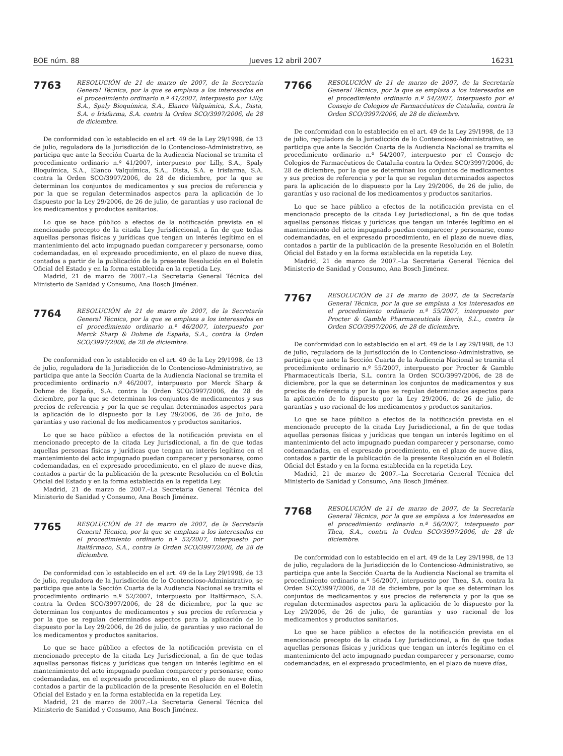BOE núm. 88 Jueves 12 abril 2007 16231
7763
RESOLUCIÓN de 21 de marzo de 2007, de la Secretaría General Técnica, por la que se emplaza a los interesados en el procedimiento ordinario n.º 41/2007, interpuesto por Lilly, S.A., Spaly Bioquímica, S.A., Elanco Valquímica, S.A., Dista, S.A. e Irisfarma, S.A. contra la Orden SCO/3997/2006, de 28 de diciembre.
De conformidad con lo establecido en el art. 49 de la Ley 29/1998, de 13 de julio, reguladora de la Jurisdicción de lo Contencioso-Administrativo, se participa que ante la Sección Cuarta de la Audiencia Nacional se tramita el procedimiento ordinario n.º 41/2007, interpuesto por Lilly, S.A., Spaly Bioquímica, S.A., Elanco Valquímica, S.A., Dista, S.A. e Irisfarma, S.A. contra la Orden SCO/3997/2006, de 28 de diciembre, por la que se determinan los conjuntos de medicamentos y sus precios de referencia y por la que se regulan determinados aspectos para la aplicación de lo dispuesto por la Ley 29/2006, de 26 de julio, de garantías y uso racional de los medicamentos y productos sanitarios.
Lo que se hace público a efectos de la notificación prevista en el mencionado precepto de la citada Ley Jurisdiccional, a fin de que todas aquellas personas físicas y jurídicas que tengan un interés legítimo en el mantenimiento del acto impugnado puedan comparecer y personarse, como codemandadas, en el expresado procedimiento, en el plazo de nueve días, contados a partir de la publicación de la presente Resolución en el Boletín Oficial del Estado y en la forma establecida en la repetida Ley.
Madrid, 21 de marzo de 2007.–La Secretaria General Técnica del Ministerio de Sanidad y Consumo, Ana Bosch Jiménez.
7764
RESOLUCIÓN de 21 de marzo de 2007, de la Secretaría General Técnica, por la que se emplaza a los interesados en el procedimiento ordinario n.º 46/2007, interpuesto por Merck Sharp & Dohme de España, S.A., contra la Orden SCO/3997/2006, de 28 de diciembre.
De conformidad con lo establecido en el art. 49 de la Ley 29/1998, de 13 de julio, reguladora de la Jurisdicción de lo Contencioso-Administrativo, se participa que ante la Sección Cuarta de la Audiencia Nacional se tramita el procedimiento ordinario n.º 46/2007, interpuesto por Merck Sharp & Dohme de España, S.A. contra la Orden SCO/3997/2006, de 28 de diciembre, por la que se determinan los conjuntos de medicamentos y sus precios de referencia y por la que se regulan determinados aspectos para la aplicación de lo dispuesto por la Ley 29/2006, de 26 de julio, de garantías y uso racional de los medicamentos y productos sanitarios.
Lo que se hace público a efectos de la notificación prevista en el mencionado precepto de la citada Ley Jurisdiccional, a fin de que todas aquellas personas físicas y jurídicas que tengan un interés legítimo en el mantenimiento del acto impugnado puedan comparecer y personarse, como codemandadas, en el expresado procedimiento, en el plazo de nueve días, contados a partir de la publicación de la presente Resolución en el Boletín Oficial del Estado y en la forma establecida en la repetida Ley.
Madrid, 21 de marzo de 2007.–La Secretaria General Técnica del Ministerio de Sanidad y Consumo, Ana Bosch Jiménez.
7765
RESOLUCIÓN de 21 de marzo de 2007, de la Secretaría General Técnica, por la que se emplaza a los interesados en el procedimiento ordinario n.º 52/2007, interpuesto por Italfármaco, S.A., contra la Orden SCO/3997/2006, de 28 de diciembre.
De conformidad con lo establecido en el art. 49 de la Ley 29/1998, de 13 de julio, reguladora de la Jurisdicción de lo Contencioso-Administrativo, se participa que ante la Sección Cuarta de la Audiencia Nacional se tramita el procedimiento ordinario n.º 52/2007, interpuesto por Italfármaco, S.A. contra la Orden SCO/3997/2006, de 28 de diciembre, por la que se determinan los conjuntos de medicamentos y sus precios de referencia y por la que se regulan determinados aspectos para la aplicación de lo dispuesto por la Ley 29/2006, de 26 de julio, de garantías y uso racional de los medicamentos y productos sanitarios.
Lo que se hace público a efectos de la notificación prevista en el mencionado precepto de la citada Ley Jurisdiccional, a fin de que todas aquellas personas físicas y jurídicas que tengan un interés legítimo en el mantenimiento del acto impugnado puedan comparecer y personarse, como codemandadas, en el expresado procedimiento, en el plazo de nueve días, contados a partir de la publicación de la presente Resolución en el Boletín Oficial del Estado y en la forma establecida en la repetida Ley.
Madrid, 21 de marzo de 2007.–La Secretaria General Técnica del Ministerio de Sanidad y Consumo, Ana Bosch Jiménez.
7766
RESOLUCIÓN de 21 de marzo de 2007, de la Secretaría General Técnica, por la que se emplaza a los interesados en el procedimiento ordinario n.º 54/2007, interpuesto por el Consejo de Colegios de Farmacéuticos de Cataluña, contra la Orden SCO/3997/2006, de 28 de diciembre.
De conformidad con lo establecido en el art. 49 de la Ley 29/1998, de 13 de julio, reguladora de la Jurisdicción de lo Contencioso-Administrativo, se participa que ante la Sección Cuarta de la Audiencia Nacional se tramita el procedimiento ordinario n.º 54/2007, interpuesto por el Consejo de Colegios de Farmacéuticos de Cataluña contra la Orden SCO/3997/2006, de 28 de diciembre, por la que se determinan los conjuntos de medicamentos y sus precios de referencia y por la que se regulan determinados aspectos para la aplicación de lo dispuesto por la Ley 29/2006, de 26 de julio, de garantías y uso racional de los medicamentos y productos sanitarios.
Lo que se hace público a efectos de la notificación prevista en el mencionado precepto de la citada Ley Jurisdiccional, a fin de que todas aquellas personas físicas y jurídicas que tengan un interés legítimo en el mantenimiento del acto impugnado puedan comparecer y personarse, como codemandadas, en el expresado procedimiento, en el plazo de nueve días, contados a partir de la publicación de la presente Resolución en el Boletín Oficial del Estado y en la forma establecida en la repetida Ley.
Madrid, 21 de marzo de 2007.–La Secretaria General Técnica del Ministerio de Sanidad y Consumo, Ana Bosch Jiménez.
7767
RESOLUCIÓN de 21 de marzo de 2007, de la Secretaría General Técnica, por la que se emplaza a los interesados en el procedimiento ordinario n.º 55/2007, interpuesto por Procter & Gamble Pharmaceuticals Iberia, S.L., contra la Orden SCO/3997/2006, de 28 de diciembre.
De conformidad con lo establecido en el art. 49 de la Ley 29/1998, de 13 de julio, reguladora de la Jurisdicción de lo Contencioso-Administrativo, se participa que ante la Sección Cuarta de la Audiencia Nacional se tramita el procedimiento ordinario n.º 55/2007, interpuesto por Procter & Gamble Pharmaceuticals Iberia, S.L. contra la Orden SCO/3997/2006, de 28 de diciembre, por la que se determinan los conjuntos de medicamentos y sus precios de referencia y por la que se regulan determinados aspectos para la aplicación de lo dispuesto por la Ley 29/2006, de 26 de julio, de garantías y uso racional de los medicamentos y productos sanitarios.
Lo que se hace público a efectos de la notificación prevista en el mencionado precepto de la citada Ley Jurisdiccional, a fin de que todas aquellas personas físicas y jurídicas que tengan un interés legítimo en el mantenimiento del acto impugnado puedan comparecer y personarse, como codemandadas, en el expresado procedimiento, en el plazo de nueve días, contados a partir de la publicación de la presente Resolución en el Boletín Oficial del Estado y en la forma establecida en la repetida Ley.
Madrid, 21 de marzo de 2007.–La Secretaria General Técnica del Ministerio de Sanidad y Consumo, Ana Bosch Jiménez.
7768
RESOLUCIÓN de 21 de marzo de 2007, de la Secretaría General Técnica, por la que se emplaza a los interesados en el procedimiento ordinario n.º 56/2007, interpuesto por Thea, S.A., contra la Orden SCO/3997/2006, de 28 de diciembre.
De conformidad con lo establecido en el art. 49 de la Ley 29/1998, de 13 de julio, reguladora de la Jurisdicción de lo Contencioso-Administrativo, se participa que ante la Sección Cuarta de la Audiencia Nacional se tramita el procedimiento ordinario n.º 56/2007, interpuesto por Thea, S.A. contra la Orden SCO/3997/2006, de 28 de diciembre, por la que se determinan los conjuntos de medicamentos y sus precios de referencia y por la que se regulan determinados aspectos para la aplicación de lo dispuesto por la Ley 29/2006, de 26 de julio, de garantías y uso racional de los medicamentos y productos sanitarios.
Lo que se hace público a efectos de la notificación prevista en el mencionado precepto de la citada Ley Jurisdiccional, a fin de que todas aquellas personas físicas y jurídicas que tengan un interés legítimo en el mantenimiento del acto impugnado puedan comparecer y personarse, como codemandadas, en el expresado procedimiento, en el plazo de nueve días,